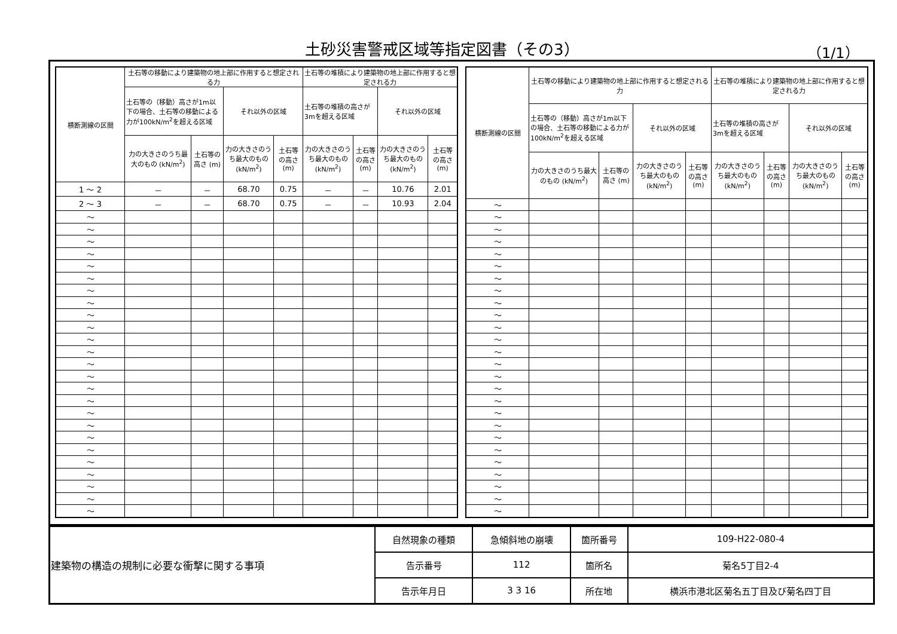土砂災害警戒区域等指定図書（その3） （1/1）
| 横断測線の区間 | 土石等の移動により建築物の地上部に作用すると想定される力 | | | | 土石等の堆積により建築物の地上部に作用すると想定される力 | | | |
| --- | --- | --- | --- | --- | --- | --- | --- | --- |
| | 土石等の（移動）高さが1m以下の場合、土石等の移動による力が100kN/m<sup>2</sup>を超える区域 | | それ以外の区域 | | 土石等の堆積の高さが3mを超える区域 | | それ以外の区域 | |
| | 力の大きさのうち最大のもの (kN/m<sup>2</sup>) | 土石等の高さ (m) | 力の大きさのうち最大のもの (kN/m<sup>2</sup>) | 土石等の高さ (m) | 力の大きさのうち最大のもの (kN/m<sup>2</sup>) | 土石等の高さ (m) | 力の大きさのうち最大のもの (kN/m<sup>2</sup>) | 土石等の高さ (m) |
| 1 ～ 2 | － | － | 68.70 | 0.75 | － | － | 10.76 | 2.01 |
| 2 ～ 3 | － | － | 68.70 | 0.75 | － | － | 10.93 | 2.04 |
| ～ | | | | | | | | |
| ～ | | | | | | | | |
| ～ | | | | | | | | |
| ～ | | | | | | | | |
| ～ | | | | | | | | |
| ～ | | | | | | | | |
| ～ | | | | | | | | |
| ～ | | | | | | | | |
| ～ | | | | | | | | |
| ～ | | | | | | | | |
| ～ | | | | | | | | |
| ～ | | | | | | | | |
| ～ | | | | | | | | |
| ～ | | | | | | | | |
| ～ | | | | | | | | |
| ～ | | | | | | | | |
| ～ | | | | | | | | |
| ～ | | | | | | | | |
| ～ | | | | | | | | |
| ～ | | | | | | | | |
| ～ | | | | | | | | |
| ～ | | | | | | | | |
| ～ | | | | | | | | |
| ～ | | | | | | | | |
| ～ | | | | | | | | |
| 横断測線の区間 | 土石等の移動により建築物の地上部に作用すると想定される力 | | | | 土石等の堆積により建築物の地上部に作用すると想定される力 | | | |
| --- | --- | --- | --- | --- | --- | --- | --- | --- |
| | 土石等の（移動）高さが1m以下の場合、土石等の移動による力が100kN/m<sup>2</sup>を超える区域 | | それ以外の区域 | | 土石等の堆積の高さが3mを超える区域 | | それ以外の区域 | |
| | 力の大きさのうち最大のもの (kN/m<sup>2</sup>) | 土石等の高さ (m) | 力の大きさのうち最大のもの (kN/m<sup>2</sup>) | 土石等の高さ (m) | 力の大きさのうち最大のもの (kN/m<sup>2</sup>) | 土石等の高さ (m) | 力の大きさのうち最大のもの (kN/m<sup>2</sup>) | 土石等の高さ (m) |
| ～ | | | | | | | | |
| ～ | | | | | | | | |
| ～ | | | | | | | | |
| ～ | | | | | | | | |
| ～ | | | | | | | | |
| ～ | | | | | | | | |
| ～ | | | | | | | | |
| ～ | | | | | | | | |
| ～ | | | | | | | | |
| ～ | | | | | | | | |
| ～ | | | | | | | | |
| ～ | | | | | | | | |
| ～ | | | | | | | | |
| ～ | | | | | | | | |
| ～ | | | | | | | | |
| ～ | | | | | | | | |
| ～ | | | | | | | | |
| ～ | | | | | | | | |
| ～ | | | | | | | | |
| ～ | | | | | | | | |
| ～ | | | | | | | | |
| ～ | | | | | | | | |
| ～ | | | | | | | | |
| ～ | | | | | | | | |
| ～ | | | | | | | | |
| ～ | | | | | | | | |
| 建築物の構造の規制に必要な衝撃に関する事項 | 自然現象の種類 | 急傾斜地の崩壊 | 箇所番号 | 109-H22-080-4 |
| | 告示番号 | 112 | 箇所名 | 菊名5丁目2-4 |
| | 告示年月日 | 3 3 16 | 所在地 | 横浜市港北区菊名五丁目及び菊名四丁目 |